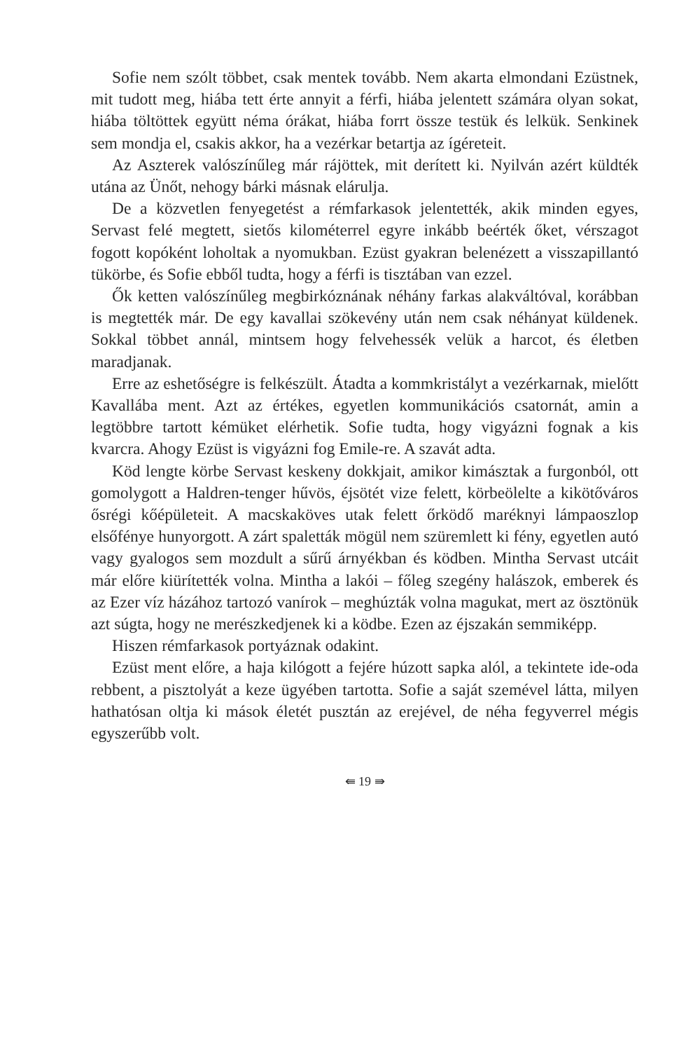Sofie nem szólt többet, csak mentek tovább. Nem akarta elmondani Ezüstnek, mit tudott meg, hiába tett érte annyit a férfi, hiába jelentett számára olyan sokat, hiába töltöttek együtt néma órákat, hiába forrt össze testük és lelkük. Senkinek sem mondja el, csakis akkor, ha a vezérkar betartja az ígéreteit.
Az Aszterek valószínűleg már rájöttek, mit derített ki. Nyilván azért küldték utána az Ünőt, nehogy bárki másnak elárulja.
De a közvetlen fenyegetést a rémfarkasok jelentették, akik minden egyes, Servast felé megtett, sietős kilométerrel egyre inkább beérték őket, vérszagot fogott kopóként loholtak a nyomukban. Ezüst gyakran belenézett a visszapillantó tükörbe, és Sofie ebből tudta, hogy a férfi is tisztában van ezzel.
Ők ketten valószínűleg megbirkóznának néhány farkas alakváltóval, korábban is megtették már. De egy kavallai szökevény után nem csak néhányat küldenek. Sokkal többet annál, mintsem hogy felvehessék velük a harcot, és életben maradjanak.
Erre az eshetőségre is felkészült. Átadta a kommkristályt a vezérkarnak, mielőtt Kavallába ment. Azt az értékes, egyetlen kommunikációs csatornát, amin a legtöbbre tartott kémüket elérhetik. Sofie tudta, hogy vigyázni fognak a kis kvarcra. Ahogy Ezüst is vigyázni fog Emile-re. A szavát adta.
Köd lengte körbe Servast keskeny dokkjait, amikor kimásztak a furgonból, ott gomolygott a Haldren-tenger hűvös, éjsötét vize felett, körbeölelte a kikötőváros ősrégi kőépületeit. A macskaköves utak felett őrködő maréknyi lámpaoszlop elsőfénye hunyorgott. A zárt spaletták mögül nem szüremlett ki fény, egyetlen autó vagy gyalogos sem mozdult a sűrű árnyékban és ködben. Mintha Servast utcáit már előre kiürítették volna. Mintha a lakói – főleg szegény halászok, emberek és az Ezer víz házához tartozó vanírok – meghúzták volna magukat, mert az ösztönük azt súgta, hogy ne merészkedjenek ki a ködbe. Ezen az éjszakán semmiképp.
Hiszen rémfarkasok portyáznak odakint.
Ezüst ment előre, a haja kilógott a fejére húzott sapka alól, a tekintete ide-oda rebbent, a pisztolyát a keze ügyében tartotta. Sofie a saját szemével látta, milyen hathatósan oltja ki mások életét pusztán az erejével, de néha fegyverrel mégis egyszerűbb volt.
⇚ 19 ⇛